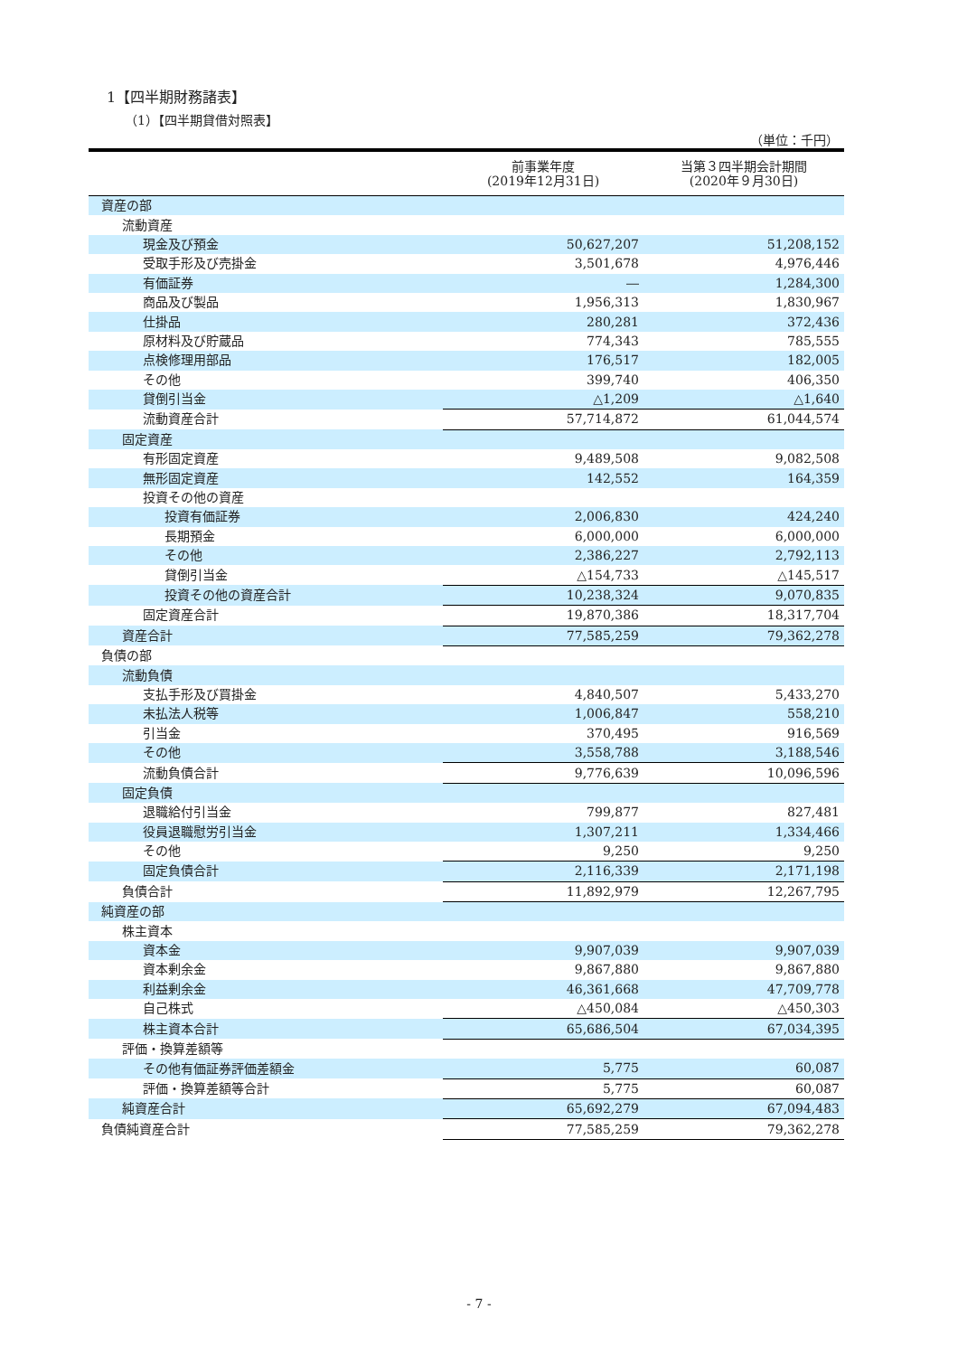1【四半期財務諸表】
（1）【四半期貸借対照表】
（単位：千円）
| | 前事業年度 (2019年12月31日) | 当第３四半期会計期間 (2020年９月30日) |
| --- | --- | --- |
| 資産の部 | | |
| 流動資産 | | |
| 現金及び預金 | 50,627,207 | 51,208,152 |
| 受取手形及び売掛金 | 3,501,678 | 4,976,446 |
| 有価証券 | ― | 1,284,300 |
| 商品及び製品 | 1,956,313 | 1,830,967 |
| 仕掛品 | 280,281 | 372,436 |
| 原材料及び貯蔵品 | 774,343 | 785,555 |
| 点検修理用部品 | 176,517 | 182,005 |
| その他 | 399,740 | 406,350 |
| 貸倒引当金 | △1,209 | △1,640 |
| 流動資産合計 | 57,714,872 | 61,044,574 |
| 固定資産 | | |
| 有形固定資産 | 9,489,508 | 9,082,508 |
| 無形固定資産 | 142,552 | 164,359 |
| 投資その他の資産 | | |
| 投資有価証券 | 2,006,830 | 424,240 |
| 長期預金 | 6,000,000 | 6,000,000 |
| その他 | 2,386,227 | 2,792,113 |
| 貸倒引当金 | △154,733 | △145,517 |
| 投資その他の資産合計 | 10,238,324 | 9,070,835 |
| 固定資産合計 | 19,870,386 | 18,317,704 |
| 資産合計 | 77,585,259 | 79,362,278 |
| 負債の部 | | |
| 流動負債 | | |
| 支払手形及び買掛金 | 4,840,507 | 5,433,270 |
| 未払法人税等 | 1,006,847 | 558,210 |
| 引当金 | 370,495 | 916,569 |
| その他 | 3,558,788 | 3,188,546 |
| 流動負債合計 | 9,776,639 | 10,096,596 |
| 固定負債 | | |
| 退職給付引当金 | 799,877 | 827,481 |
| 役員退職慰労引当金 | 1,307,211 | 1,334,466 |
| その他 | 9,250 | 9,250 |
| 固定負債合計 | 2,116,339 | 2,171,198 |
| 負債合計 | 11,892,979 | 12,267,795 |
| 純資産の部 | | |
| 株主資本 | | |
| 資本金 | 9,907,039 | 9,907,039 |
| 資本剰余金 | 9,867,880 | 9,867,880 |
| 利益剰余金 | 46,361,668 | 47,709,778 |
| 自己株式 | △450,084 | △450,303 |
| 株主資本合計 | 65,686,504 | 67,034,395 |
| 評価・換算差額等 | | |
| その他有価証券評価差額金 | 5,775 | 60,087 |
| 評価・換算差額等合計 | 5,775 | 60,087 |
| 純資産合計 | 65,692,279 | 67,094,483 |
| 負債純資産合計 | 77,585,259 | 79,362,278 |
- 7 -